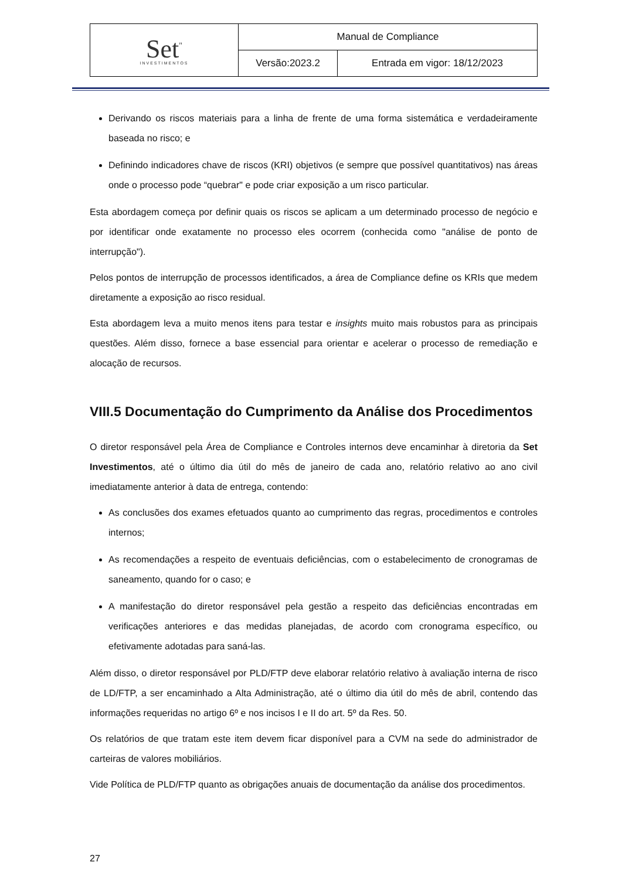| Set<sup>"</sup> INVESTIMENTOS | Manual de Compliance | |
| | Versão:2023.2 | Entrada em vigor: 18/12/2023 |
Derivando os riscos materiais para a linha de frente de uma forma sistemática e verdadeiramente baseada no risco; e
Definindo indicadores chave de riscos (KRI) objetivos (e sempre que possível quantitativos) nas áreas onde o processo pode “quebrar" e pode criar exposição a um risco particular.
Esta abordagem começa por definir quais os riscos se aplicam a um determinado processo de negócio e por identificar onde exatamente no processo eles ocorrem (conhecida como "análise de ponto de interrupção").
Pelos pontos de interrupção de processos identificados, a área de Compliance define os KRIs que medem diretamente a exposição ao risco residual.
Esta abordagem leva a muito menos itens para testar e insights muito mais robustos para as principais questões. Além disso, fornece a base essencial para orientar e acelerar o processo de remediação e alocação de recursos.
VIII.5 Documentação do Cumprimento da Análise dos Procedimentos
O diretor responsável pela Área de Compliance e Controles internos deve encaminhar à diretoria da Set Investimentos, até o último dia útil do mês de janeiro de cada ano, relatório relativo ao ano civil imediatamente anterior à data de entrega, contendo:
As conclusões dos exames efetuados quanto ao cumprimento das regras, procedimentos e controles internos;
As recomendações a respeito de eventuais deficiências, com o estabelecimento de cronogramas de saneamento, quando for o caso; e
A manifestação do diretor responsável pela gestão a respeito das deficiências encontradas em verificações anteriores e das medidas planejadas, de acordo com cronograma específico, ou efetivamente adotadas para saná-las.
Além disso, o diretor responsável por PLD/FTP deve elaborar relatório relativo à avaliação interna de risco de LD/FTP, a ser encaminhado a Alta Administração, até o último dia útil do mês de abril, contendo das informações requeridas no artigo 6º e nos incisos I e II do art. 5º da Res. 50.
Os relatórios de que tratam este item devem ficar disponível para a CVM na sede do administrador de carteiras de valores mobiliários.
Vide Política de PLD/FTP quanto as obrigações anuais de documentação da análise dos procedimentos.
27